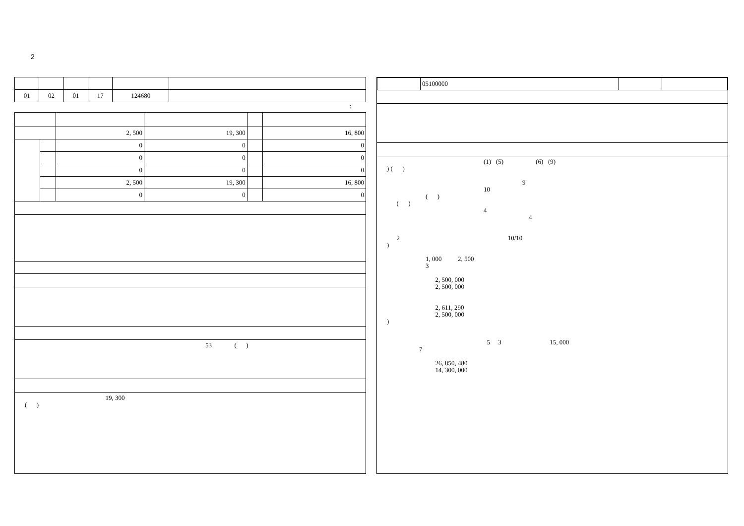2
| 01 | 02 | 01 | 17 | 124680 | |
:
| | | 2, 500 | 19, 300 | | 16, 800 |
| | | 0 | 0 | | 0 |
| | | 0 | 0 | | 0 |
| | | 0 | 0 | | 0 |
| | | 2, 500 | 19, 300 | | 16, 800 |
| | | 0 | 0 | | 0 |
53 ( )
19, 300 ( )
| | 05100000 | | |
(1) (5) (6) (9) ) ( ) 9 10 ( ) ( ) 4 4 2 10/10 ) 1, 000 2, 500 3 2, 500, 000 2, 500, 000 2, 611, 290 2, 500, 000 ) 5 3 15, 000 7 26, 850, 480 14, 300, 000